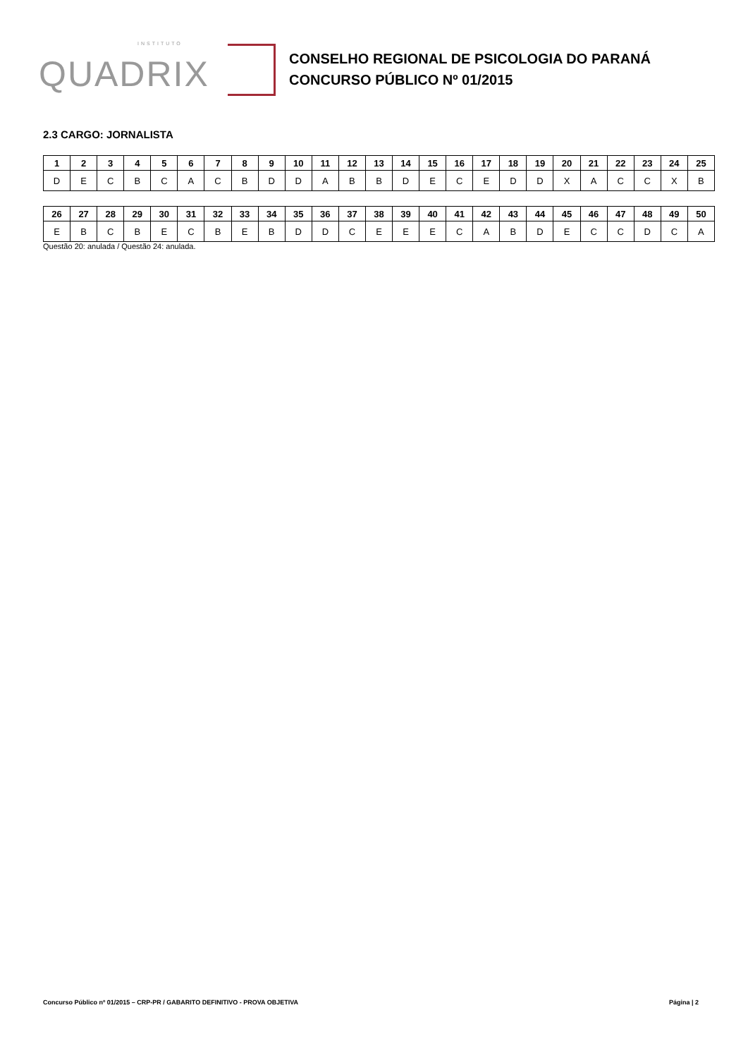INSTITUTO
QUADRIX
CONSELHO REGIONAL DE PSICOLOGIA DO PARANÁ
CONCURSO PÚBLICO Nº 01/2015
2.3 CARGO: JORNALISTA
| 1 | 2 | 3 | 4 | 5 | 6 | 7 | 8 | 9 | 10 | 11 | 12 | 13 | 14 | 15 | 16 | 17 | 18 | 19 | 20 | 21 | 22 | 23 | 24 | 25 |
| --- | --- | --- | --- | --- | --- | --- | --- | --- | --- | --- | --- | --- | --- | --- | --- | --- | --- | --- | --- | --- | --- | --- | --- | --- |
| D | E | C | B | C | A | C | B | D | D | A | B | B | D | E | C | E | D | D | X | A | C | C | X | B |
| 26 | 27 | 28 | 29 | 30 | 31 | 32 | 33 | 34 | 35 | 36 | 37 | 38 | 39 | 40 | 41 | 42 | 43 | 44 | 45 | 46 | 47 | 48 | 49 | 50 |
| --- | --- | --- | --- | --- | --- | --- | --- | --- | --- | --- | --- | --- | --- | --- | --- | --- | --- | --- | --- | --- | --- | --- | --- | --- |
| E | B | C | B | E | C | B | E | B | D | D | C | E | E | E | C | A | B | D | E | C | C | D | C | A |
Questão 20: anulada / Questão 24: anulada.
Concurso Público nº 01/2015 – CRP-PR / GABARITO DEFINITIVO - PROVA OBJETIVA Página | 2